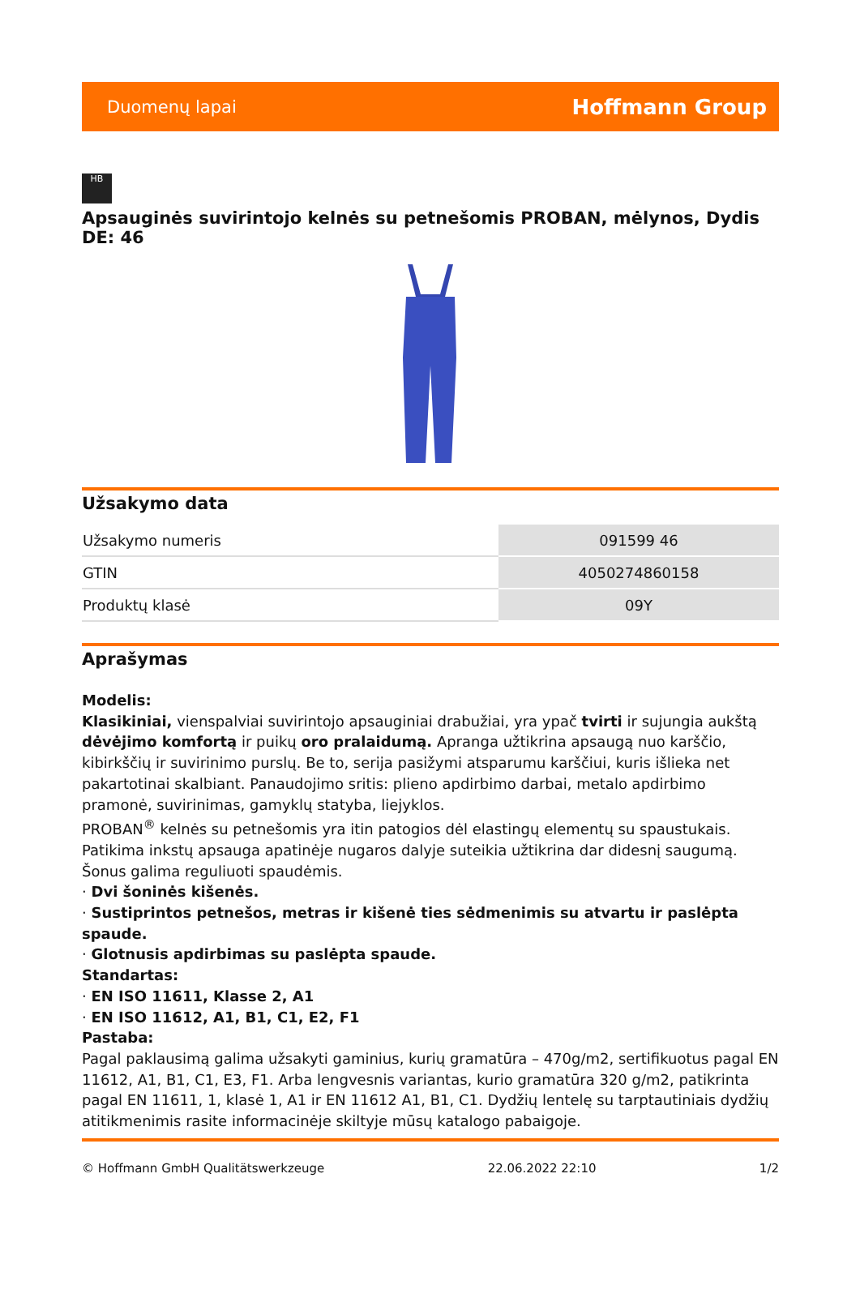Duomenų lapai Hoffmann Group
HB
Apsauginės suvirintojo kelnės su petnešomis PROBAN, mėlynos, Dydis DE: 46
Užsakymo data
| Užsakymo numeris | 091599 46 |
| GTIN | 4050274860158 |
| Produktų klasė | 09Y |
Aprašymas
Modelis:
Klasikiniai, vienspalviai suvirintojo apsauginiai drabužiai, yra ypač tvirti ir sujungia aukštą dėvėjimo komfortą ir puikų oro pralaidumą. Apranga užtikrina apsaugą nuo karščio, kibirkščių ir suvirinimo purslų. Be to, serija pasižymi atsparumu karščiui, kuris išlieka net pakartotinai skalbiant. Panaudojimo sritis: plieno apdirbimo darbai, metalo apdirbimo pramonė, suvirinimas, gamyklų statyba, liejyklos.
PROBAN<sup>®</sup> kelnės su petnešomis yra itin patogios dėl elastingų elementų su spaustukais. Patikima inkstų apsauga apatinėje nugaros dalyje suteikia užtikrina dar didesnį saugumą. Šonus galima reguliuoti spaudėmis.
· Dvi šoninės kišenės.
· Sustiprintos petnešos, metras ir kišenė ties sėdmenimis su atvartu ir paslėpta spaude.
· Glotnusis apdirbimas su paslėpta spaude.
Standartas:
· EN ISO 11611, Klasse 2, A1
· EN ISO 11612, A1, B1, C1, E2, F1
Pastaba:
Pagal paklausimą galima užsakyti gaminius, kurių gramatūra – 470g/m2, sertifikuotus pagal EN 11612, A1, B1, C1, E3, F1. Arba lengvesnis variantas, kurio gramatūra 320 g/m2, patikrinta pagal EN 11611, 1, klasė 1, A1 ir EN 11612 A1, B1, C1. Dydžių lentelę su tarptautiniais dydžių atitikmenimis rasite informacinėje skiltyje mūsų katalogo pabaigoje.
© Hoffmann GmbH Qualitätswerkzeuge 22.06.2022 22:10 1/2